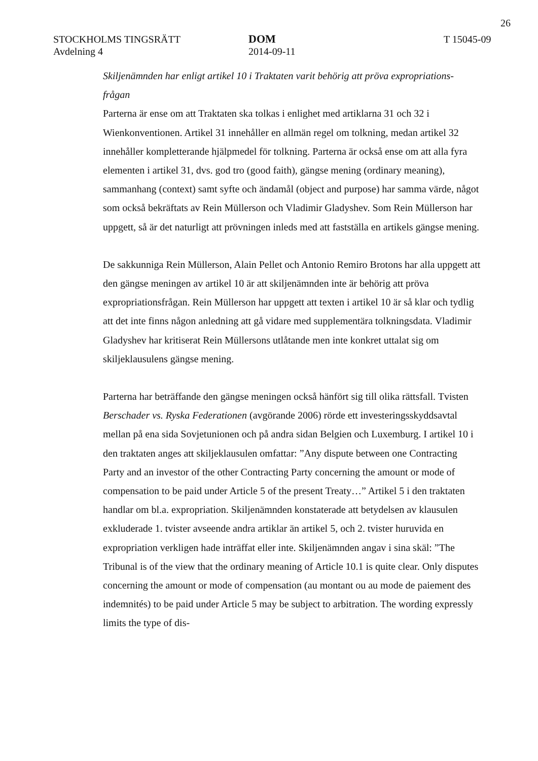26
STOCKHOLMS TINGSRÄTT
Avdelning 4
DOM
2014-09-11
T 15045-09
Skiljenämnden har enligt artikel 10 i Traktaten varit behörig att pröva expropriations-frågan
Parterna är ense om att Traktaten ska tolkas i enlighet med artiklarna 31 och 32 i Wienkonventionen. Artikel 31 innehåller en allmän regel om tolkning, medan artikel 32 innehåller kompletterande hjälpmedel för tolkning. Parterna är också ense om att alla fyra elementen i artikel 31, dvs. god tro (good faith), gängse mening (ordinary meaning), sammanhang (context) samt syfte och ändamål (object and purpose) har samma värde, något som också bekräftats av Rein Müllerson och Vladimir Gladyshev. Som Rein Müllerson har uppgett, så är det naturligt att prövningen inleds med att fastställa en artikels gängse mening.
De sakkunniga Rein Müllerson, Alain Pellet och Antonio Remiro Brotons har alla uppgett att den gängse meningen av artikel 10 är att skiljenämnden inte är behörig att pröva expropriationsfrågan. Rein Müllerson har uppgett att texten i artikel 10 är så klar och tydlig att det inte finns någon anledning att gå vidare med supplementära tolkningsdata. Vladimir Gladyshev har kritiserat Rein Müllersons utlåtande men inte konkret uttalat sig om skiljeklausulens gängse mening.
Parterna har beträffande den gängse meningen också hänfört sig till olika rättsfall. Tvisten Berschader vs. Ryska Federationen (avgörande 2006) rörde ett investeringsskyddsavtal mellan på ena sida Sovjetunionen och på andra sidan Belgien och Luxemburg. I artikel 10 i den traktaten anges att skiljeklausulen omfattar: ”Any dispute between one Contracting Party and an investor of the other Contracting Party concerning the amount or mode of compensation to be paid under Article 5 of the present Treaty…” Artikel 5 i den traktaten handlar om bl.a. expropriation. Skiljenämnden konstaterade att betydelsen av klausulen exkluderade 1. tvister avseende andra artiklar än artikel 5, och 2. tvister huruvida en expropriation verkligen hade inträffat eller inte. Skiljenämnden angav i sina skäl: ”The Tribunal is of the view that the ordinary meaning of Article 10.1 is quite clear. Only disputes concerning the amount or mode of compensation (au montant ou au mode de paiement des indemnités) to be paid under Article 5 may be subject to arbitration. The wording expressly limits the type of dis-